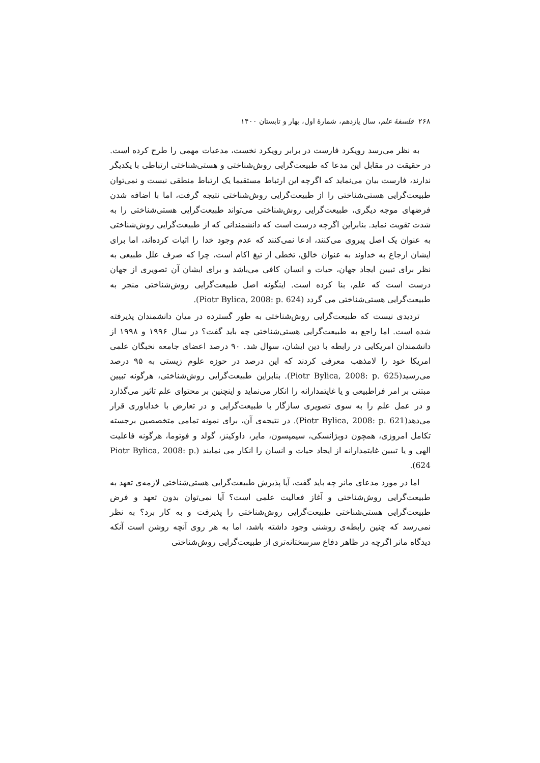۲۶۸ فلسفهٔ علم، سال یازدهم، شمارهٔ اول، بهار و تابستان ۱۴۰۰
به نظر می‌رسد رویکرد فارست در برابر رویکرد نخست، مدعیات مهمی را طرح کرده است. در حقیقت در مقابل این مدعا که طبیعت‌گرایی روش‌شناختی و هستی‌شناختی ارتباطی با یکدیگر ندارند، فارست بیان می‌نماید که اگرچه این ارتباط مستقیما یک ارتباط منطقی نیست و نمی‌توان طبیعت‌گرایی هستی‌شناختی را از طبیعت‌گرایی روش‌شناختی نتیجه گرفت، اما با اضافه شدن فرضهای موجه دیگری، طبیعت‌گرایی روش‌شناختی می‌تواند طبیعت‌گرایی هستی‌شناختی را به شدت تقویت نماید. بنابراین اگرچه درست است که دانشمندانی که از طبیعت‌گرایی روش‌شناختی به عنوان یک اصل پیروی می‌کنند، ادعا نمی‌کنند که عدم وجود خدا را اثبات کرده‌اند، اما برای ایشان ارجاع به خداوند به عنوان خالق، تخطی از تیغ اکام است، چرا که صرف علل طبیعی به نظر برای تبیین ایجاد جهان، حیات و انسان کافی می‌باشد و برای ایشان آن تصویری از جهان درست است که علم، بنا کرده است. اینگونه اصل طبیعت‌گرایی روش‌شناختی منجر به طبیعت‌گرایی هستی‌شناختی می گردد (Piotr Bylica, 2008: p. 624).
تردیدی نیست که طبیعت‌گرایی روش‌شناختی به طور گسترده در میان دانشمندان پذیرفته شده است. اما راجع به طبیعت‌گرایی هستی‌شناختی چه باید گفت؟ در سال ۱۹۹۶ و ۱۹۹۸ از دانشمندان امریکایی در رابطه با دین ایشان، سوال شد. ۹۰ درصد اعضای جامعه نخبگان علمی امریکا خود را لامذهب معرفی کردند که این درصد در حوزه علوم زیستی به ۹۵ درصد می‌رسید(Piotr Bylica, 2008: p. 625). بنابراین طبیعت‌گرایی روش‌شناختی، هرگونه تبیین مبتنی بر امر فراطبیعی و یا غایتمدارانه را انکار می‌نماید و اینچنین بر محتوای علم تاثیر می‌گذارد و در عمل علم را به سوی تصویری سازگار با طبیعت‌گرایی و در تعارض با خداباوری قرار می‌دهد(Piotr Bylica, 2008: p. 621). در نتیجه‌ی آن، برای نمونه تمامی متخصصین برجسته تکامل امروزی، همچون دوبژانسکی، سیمپسون، مایر، داوکینز، گولد و فوتوما، هرگونه فاعلیت الهی و یا تبیین غایتمدارانه از ایجاد حیات و انسان را انکار می نمایند (Piotr Bylica, 2008: p. 624).
اما در مورد مدعای مانر چه باید گفت، آیا پذیرش طبیعت‌گرایی هستی‌شناختی لازمه‌ی تعهد به طبیعت‌گرایی روش‌شناختی و آغاز فعالیت علمی است؟ آیا نمی‌توان بدون تعهد و فرض طبیعت‌گرایی هستی‌شناختی طبیعت‌گرایی روش‌شناختی را پذیرفت و به کار برد؟ به نظر نمی‌رسد که چنین رابطه‌ی روشنی وجود داشته باشد، اما به هر روی آنچه روشن است آنکه دیدگاه مانر اگرچه در ظاهر دفاع سرسختانه‌تری از طبیعت‌گرایی روش‌شناختی